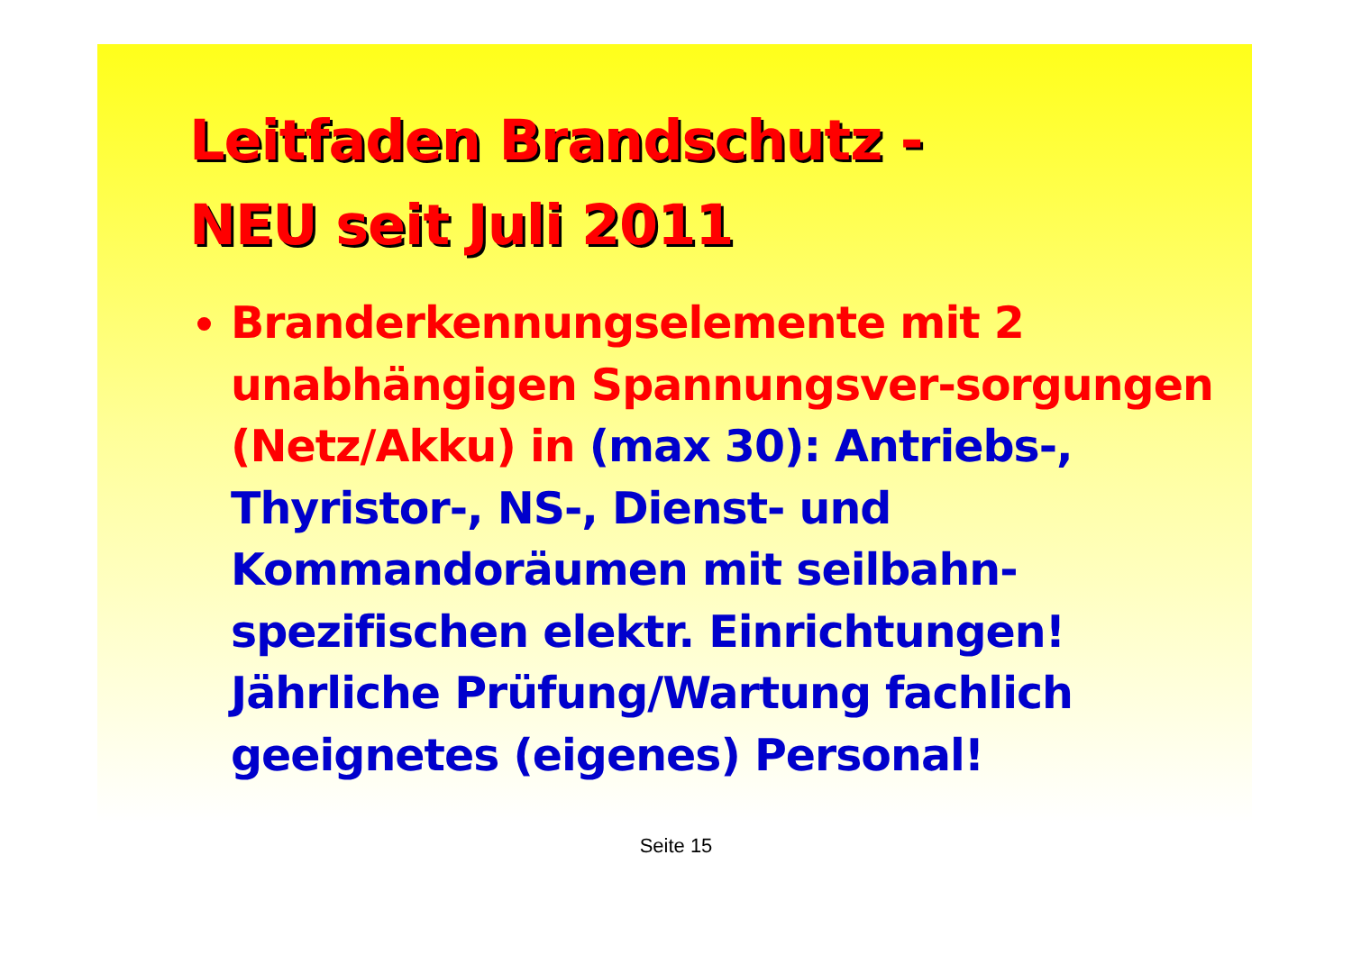Leitfaden Brandschutz -
NEU seit Juli 2011
Branderkennungselemente mit 2 unabhängigen Spannungsver-sorgungen (Netz/Akku) in (max 30): Antriebs-, Thyristor-, NS-, Dienst- und Kommandoräumen mit seilbahn-spezifischen elektr. Einrichtungen! Jährliche Prüfung/Wartung fachlich geeignetes (eigenes) Personal!
Seite 15